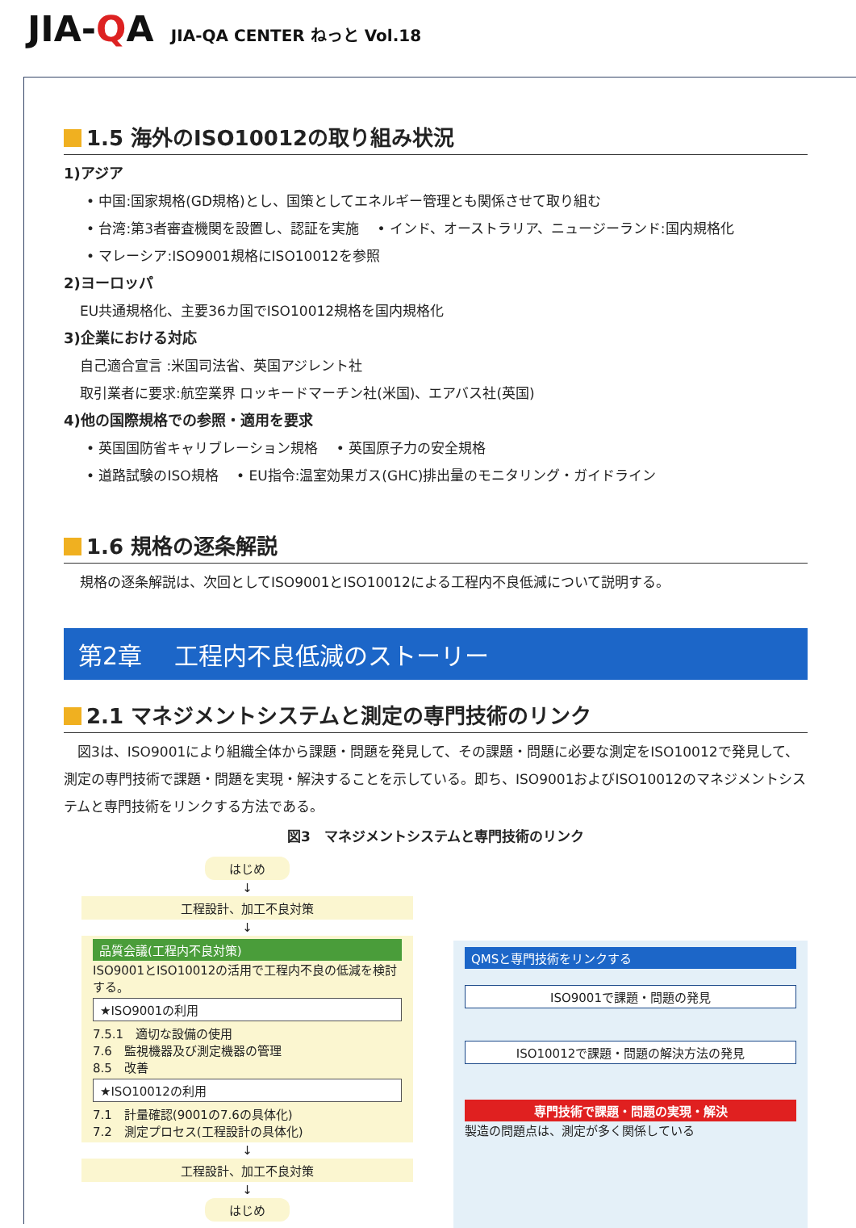JIA-QA JIA-QA CENTER ねっと Vol.18
1.5 海外のISO10012の取り組み状況
1)アジア
• 中国:国家規格(GD規格)とし、国策としてエネルギー管理とも関係させて取り組む
• 台湾:第3者審査機関を設置し、認証を実施　 • インド、オーストラリア、ニュージーランド:国内規格化
• マレーシア:ISO9001規格にISO10012を参照
2)ヨーロッパ
EU共通規格化、主要36カ国でISO10012規格を国内規格化
3)企業における対応
自己適合宣言 :米国司法省、英国アジレント社
取引業者に要求:航空業界 ロッキードマーチン社(米国)、エアバス社(英国)
4)他の国際規格での参照・適用を要求
• 英国国防省キャリブレーション規格　 • 英国原子力の安全規格
• 道路試験のISO規格　 • EU指令:温室効果ガス(GHC)排出量のモニタリング・ガイドライン
1.6 規格の逐条解説
規格の逐条解説は、次回としてISO9001とISO10012による工程内不良低減について説明する。
第2章　 工程内不良低減のストーリー
2.1 マネジメントシステムと測定の専門技術のリンク
　図3は、ISO9001により組織全体から課題・問題を発見して、その課題・問題に必要な測定をISO10012で発見して、測定の専門技術で課題・問題を実現・解決することを示している。即ち、ISO9001およびISO10012のマネジメントシステムと専門技術をリンクする方法である。
図3　マネジメントシステムと専門技術のリンク
はじめ
↓
工程設計、加工不良対策
↓
品質会議(工程内不良対策)
ISO9001とISO10012の活用で工程内不良の低減を検討する。
★ISO9001の利用
7.5.1　適切な設備の使用
7.6　監視機器及び測定機器の管理
8.5　改善
★ISO10012の利用
7.1　計量確認(9001の7.6の具体化)
7.2　測定プロセス(工程設計の具体化)
↓
工程設計、加工不良対策
↓
はじめ
QMSと専門技術をリンクする
ISO9001で課題・問題の発見
ISO10012で課題・問題の解決方法の発見
専門技術で課題・問題の実現・解決
製造の問題点は、測定が多く関係している